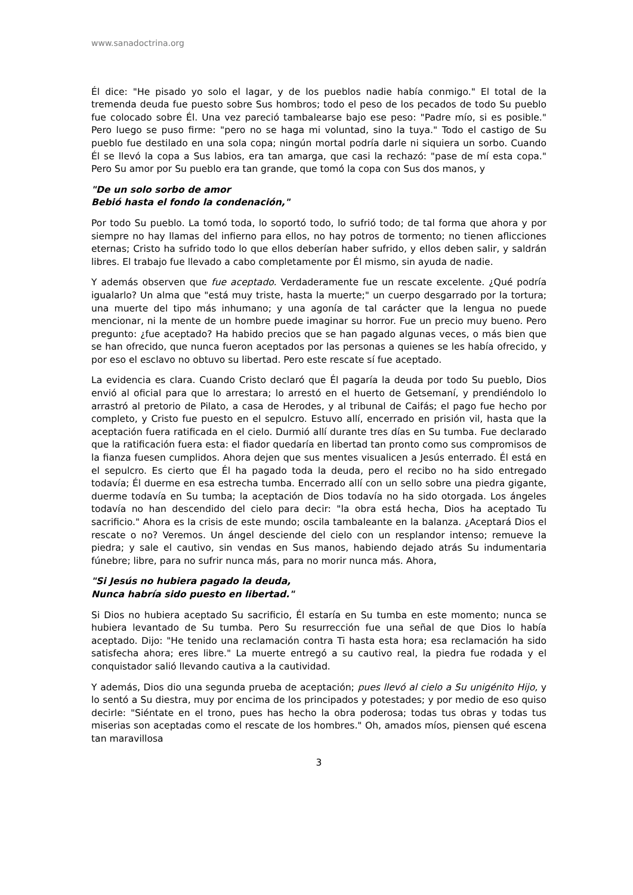www.sanadoctrina.org
Él dice: "He pisado yo solo el lagar, y de los pueblos nadie había conmigo." El total de la tremenda deuda fue puesto sobre Sus hombros; todo el peso de los pecados de todo Su pueblo fue colocado sobre Él. Una vez pareció tambalearse bajo ese peso: "Padre mío, si es posible." Pero luego se puso firme: "pero no se haga mi voluntad, sino la tuya." Todo el castigo de Su pueblo fue destilado en una sola copa; ningún mortal podría darle ni siquiera un sorbo. Cuando Él se llevó la copa a Sus labios, era tan amarga, que casi la rechazó: "pase de mí esta copa." Pero Su amor por Su pueblo era tan grande, que tomó la copa con Sus dos manos, y
"De un solo sorbo de amor
Bebió hasta el fondo la condenación,"
Por todo Su pueblo. La tomó toda, lo soportó todo, lo sufrió todo; de tal forma que ahora y por siempre no hay llamas del infierno para ellos, no hay potros de tormento; no tienen aflicciones eternas; Cristo ha sufrido todo lo que ellos deberían haber sufrido, y ellos deben salir, y saldrán libres. El trabajo fue llevado a cabo completamente por Él mismo, sin ayuda de nadie.
Y además observen que fue aceptado. Verdaderamente fue un rescate excelente. ¿Qué podría igualarlo? Un alma que "está muy triste, hasta la muerte;" un cuerpo desgarrado por la tortura; una muerte del tipo más inhumano; y una agonía de tal carácter que la lengua no puede mencionar, ni la mente de un hombre puede imaginar su horror. Fue un precio muy bueno. Pero pregunto: ¿fue aceptado? Ha habido precios que se han pagado algunas veces, o más bien que se han ofrecido, que nunca fueron aceptados por las personas a quienes se les había ofrecido, y por eso el esclavo no obtuvo su libertad. Pero este rescate sí fue aceptado.
La evidencia es clara. Cuando Cristo declaró que Él pagaría la deuda por todo Su pueblo, Dios envió al oficial para que lo arrestara; lo arrestó en el huerto de Getsemaní, y prendiéndolo lo arrastró al pretorio de Pilato, a casa de Herodes, y al tribunal de Caifás; el pago fue hecho por completo, y Cristo fue puesto en el sepulcro. Estuvo allí, encerrado en prisión vil, hasta que la aceptación fuera ratificada en el cielo. Durmió allí durante tres días en Su tumba. Fue declarado que la ratificación fuera esta: el fiador quedaría en libertad tan pronto como sus compromisos de la fianza fuesen cumplidos. Ahora dejen que sus mentes visualicen a Jesús enterrado. Él está en el sepulcro. Es cierto que Él ha pagado toda la deuda, pero el recibo no ha sido entregado todavía; Él duerme en esa estrecha tumba. Encerrado allí con un sello sobre una piedra gigante, duerme todavía en Su tumba; la aceptación de Dios todavía no ha sido otorgada. Los ángeles todavía no han descendido del cielo para decir: "la obra está hecha, Dios ha aceptado Tu sacrificio." Ahora es la crisis de este mundo; oscila tambaleante en la balanza. ¿Aceptará Dios el rescate o no? Veremos. Un ángel desciende del cielo con un resplandor intenso; remueve la piedra; y sale el cautivo, sin vendas en Sus manos, habiendo dejado atrás Su indumentaria fúnebre; libre, para no sufrir nunca más, para no morir nunca más. Ahora,
"Si Jesús no hubiera pagado la deuda,
Nunca habría sido puesto en libertad."
Si Dios no hubiera aceptado Su sacrificio, Él estaría en Su tumba en este momento; nunca se hubiera levantado de Su tumba. Pero Su resurrección fue una señal de que Dios lo había aceptado. Dijo: "He tenido una reclamación contra Ti hasta esta hora; esa reclamación ha sido satisfecha ahora; eres libre." La muerte entregó a su cautivo real, la piedra fue rodada y el conquistador salió llevando cautiva a la cautividad.
Y además, Dios dio una segunda prueba de aceptación; pues llevó al cielo a Su unigénito Hijo, y lo sentó a Su diestra, muy por encima de los principados y potestades; y por medio de eso quiso decirle: "Siéntate en el trono, pues has hecho la obra poderosa; todas tus obras y todas tus miserias son aceptadas como el rescate de los hombres." Oh, amados míos, piensen qué escena tan maravillosa
3